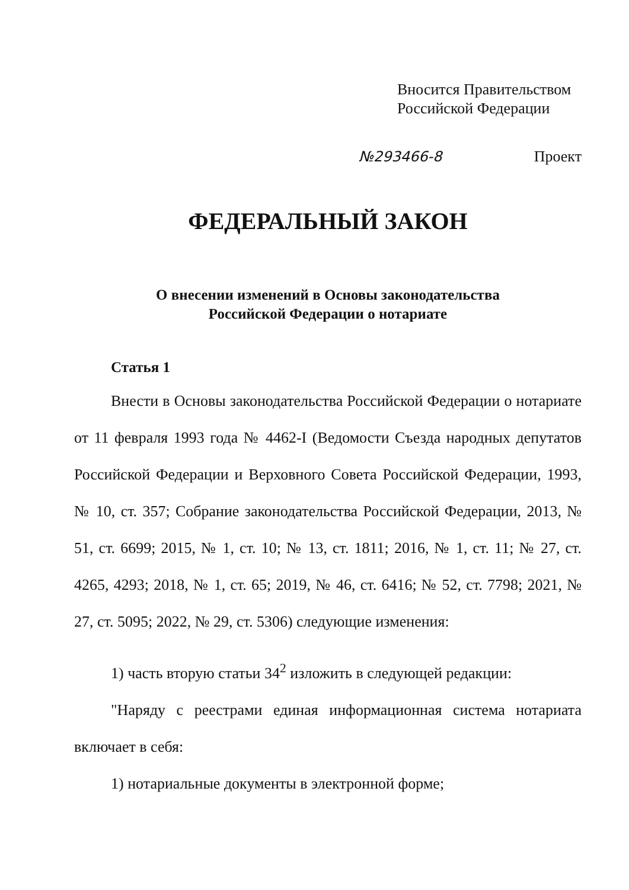Вносится Правительством
Российской Федерации
№293466-8 Проект
ФЕДЕРАЛЬНЫЙ ЗАКОН
О внесении изменений в Основы законодательства
Российской Федерации о нотариате
Статья 1
Внести в Основы законодательства Российской Федерации о нотариате от 11 февраля 1993 года № 4462-I (Ведомости Съезда народных депутатов Российской Федерации и Верховного Совета Российской Федерации, 1993, № 10, ст. 357; Собрание законодательства Российской Федерации, 2013, № 51, ст. 6699; 2015, № 1, ст. 10; № 13, ст. 1811; 2016, № 1, ст. 11; № 27, ст. 4265, 4293; 2018, № 1, ст. 65; 2019, № 46, ст. 6416; № 52, ст. 7798; 2021, № 27, ст. 5095; 2022, № 29, ст. 5306) следующие изменения:
1) часть вторую статьи 34<sup>2</sup> изложить в следующей редакции:
"Наряду с реестрами единая информационная система нотариата включает в себя:
1) нотариальные документы в электронной форме;